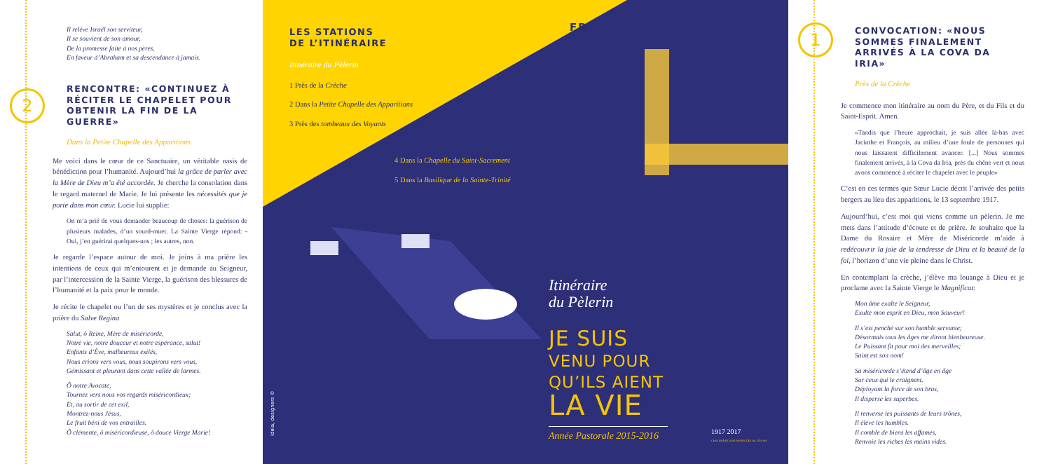2
Il relève Israël son serviteur,
Il se souvient de son amour,
De la promesse faite à nos pères,
En faveur d’Abraham et sa descendance à jamais.
RENCONTRE: «CONTINUEZ À RÉCITER LE CHAPELET POUR OBTENIR LA FIN DE LA GUERRE»
Dans la Petite Chapelle des Apparitions
Me voici dans le cœur de ce Sanctuaire, un véritable oasis de bénédiction pour l’humanité. Aujourd’hui la grâce de parler avec la Mère de Dieu m’a été accordée. Je cherche la consolation dans le regard maternel de Marie. Je lui présente les nécessités que je porte dans mon cœur. Lucie lui supplie:
On m’a prié de vous demander beaucoup de choses: la guérison de plusieurs malades, d’un sourd-muet. La Sainte Vierge répond: - Oui, j’en guérirai quelques-uns ; les autres, non.
Je regarde l’espace autour de moi. Je joins à ma prière les intentions de ceux qui m’entourent et je demande au Seigneur, par l’intercession de la Sainte Vierge, la guérison des blessures de l’humanité et la paix pour le monde.
Je récite le chapelet ou l’un de ses mystères et je conclus avec la prière du Salve Regina
Salut, ô Reine, Mère de miséricorde,
Notre vie, notre douceur et notre espérance, salut!
Enfants d’Ève, malheureux exilés,
Nous crions vers vous, nous soupirons vers vous,
Gémissant et pleurant dans cette vallée de larmes.
Ô notre Avocate,
Tournez vers nous vos regards miséricordieux;
Et, au sortir de cet exil,
Montrez-nous Jésus,
Le fruit béni de vos entrailles.
Ô clémente, ô miséricordieuse, ô douce Vierge Marie!
LES STATIONS
DE L’ITINÉRAIRE
Itinéraire du Pèlerin
1 Près de la Crèche
2 Dans la Petite Chapelle des Apparitions
3 Près des tombeaux des Voyants
4 Dans la Chapelle du Saint-Sacrement
5 Dans la Basilique de la Sainte-Trinité
FR
ideia, designers ©
Itinéraire
du Pèlerin
JE SUIS
VENU POUR
QU’ILS AIENT
LA VIE
Année Pastorale 2015-2016
1917 2017
CENTENÁRIO DAS APARIÇÕES DE FÁTIMA
1
CONVOCATION: «NOUS SOMMES FINALEMENT ARRIVÉS À LA COVA DA IRIA»
Près de la Crèche
Je commence mon itinéraire au nom du Père, et du Fils et du Saint-Esprit. Amen.
«Tandis que l’heure approchait, je suis allée là-bas avec Jacinthe et François, au milieu d’une foule de personnes qui nous laissaient difficilement avancer. [...] Nous sommes finalement arrivés, à la Cova da Iria, près du chêne vert et nous avons commencé à réciter le chapelet avec le peuple»
C’est en ces termes que Sœur Lucie décrit l’arrivée des petits bergers au lieu des apparitions, le 13 septembre 1917.
Aujourd’hui, c’est moi qui viens comme un pèlerin. Je me mets dans l’attitude d’écoute et de prière. Je souhaite que la Dame du Rosaire et Mère de Miséricorde m’aide à redécouvrir la joie de la tendresse de Dieu et la beauté de la foi, l’horizon d’une vie pleine dans le Christ.
En contemplant la crèche, j’élève ma louange à Dieu et je proclame avec la Sainte Vierge le Magnificat:
Mon âme exalte le Seigneur,
Exulte mon esprit en Dieu, mon Sauveur!
Il s’est penché sur son humble servante;
Désormais tous les âges me diront bienheureuse.
Le Puissant fit pour moi des merveilles;
Saint est son nom!
Sa miséricorde s’étend d’âge en âge
Sur ceux qui le craignent.
Déployant la force de son bras,
Il disperse les superbes.
Il renverse les puissants de leurs trônes,
Il élève les humbles.
Il comble de biens les affamés,
Renvoie les riches les mains vides.